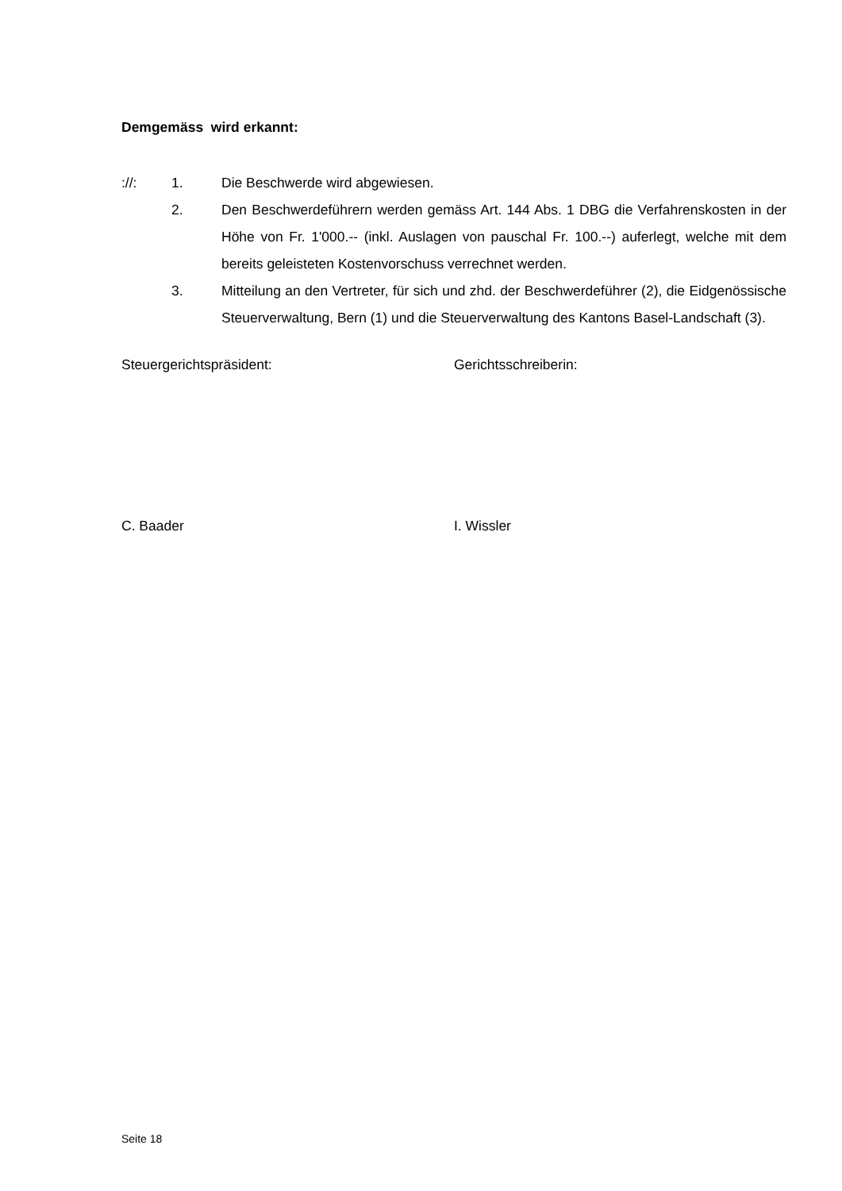Demgemäss wird erkannt:
://: 1. Die Beschwerde wird abgewiesen.
2. Den Beschwerdeführern werden gemäss Art. 144 Abs. 1 DBG die Verfahrenskosten in der Höhe von Fr. 1'000.-- (inkl. Auslagen von pauschal Fr. 100.--) auferlegt, welche mit dem bereits geleisteten Kostenvorschuss verrechnet werden.
3. Mitteilung an den Vertreter, für sich und zhd. der Beschwerdeführer (2), die Eidgenössische Steuerverwaltung, Bern (1) und die Steuerverwaltung des Kantons Basel-Landschaft (3).
Steuergerichtspräsident: Gerichtsschreiberin:
C. Baader I. Wissler
Seite 18